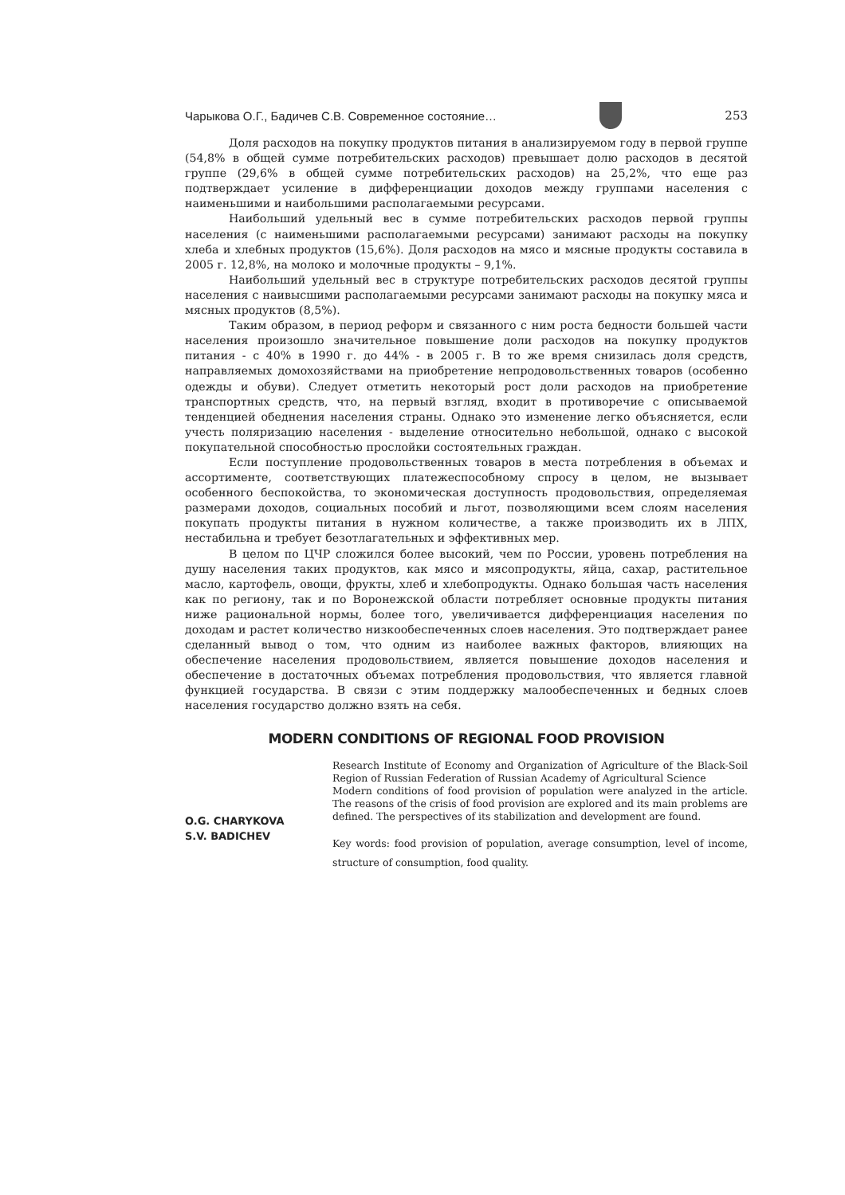Чарыкова О.Г., Бадичев С.В. Современное состояние…
253
Доля расходов на покупку продуктов питания в анализируемом году в первой группе (54,8% в общей сумме потребительских расходов) превышает долю расходов в десятой группе (29,6% в общей сумме потребительских расходов) на 25,2%, что еще раз подтверждает усиление в дифференциации доходов между группами населения с наименьшими и наибольшими располагаемыми ресурсами.
Наибольший удельный вес в сумме потребительских расходов первой группы населения (с наименьшими располагаемыми ресурсами) занимают расходы на покупку хлеба и хлебных продуктов (15,6%). Доля расходов на мясо и мясные продукты составила в 2005 г. 12,8%, на молоко и молочные продукты – 9,1%.
Наибольший удельный вес в структуре потребительских расходов десятой группы населения с наивысшими располагаемыми ресурсами занимают расходы на покупку мяса и мясных продуктов (8,5%).
Таким образом, в период реформ и связанного с ним роста бедности большей части населения произошло значительное повышение доли расходов на покупку продуктов питания - с 40% в 1990 г. до 44% - в 2005 г. В то же время снизилась доля средств, направляемых домохозяйствами на приобретение непродовольственных товаров (особенно одежды и обуви). Следует отметить некоторый рост доли расходов на приобретение транспортных средств, что, на первый взгляд, входит в противоречие с описываемой тенденцией обеднения населения страны. Однако это изменение легко объясняется, если учесть поляризацию населения - выделение относительно небольшой, однако с высокой покупательной способностью прослойки состоятельных граждан.
Если поступление продовольственных товаров в места потребления в объемах и ассортименте, соответствующих платежеспособному спросу в целом, не вызывает особенного беспокойства, то экономическая доступность продовольствия, определяемая размерами доходов, социальных пособий и льгот, позволяющими всем слоям населения покупать продукты питания в нужном количестве, а также производить их в ЛПХ, нестабильна и требует безотлагательных и эффективных мер.
В целом по ЦЧР сложился более высокий, чем по России, уровень потребления на душу населения таких продуктов, как мясо и мясопродукты, яйца, сахар, растительное масло, картофель, овощи, фрукты, хлеб и хлебопродукты. Однако большая часть населения как по региону, так и по Воронежской области потребляет основные продукты питания ниже рациональной нормы, более того, увеличивается дифференциация населения по доходам и растет количество низкообеспеченных слоев населения. Это подтверждает ранее сделанный вывод о том, что одним из наиболее важных факторов, влияющих на обеспечение населения продовольствием, является повышение доходов населения и обеспечение в достаточных объемах потребления продовольствия, что является главной функцией государства. В связи с этим поддержку малообеспеченных и бедных слоев населения государство должно взять на себя.
MODERN CONDITIONS OF REGIONAL FOOD PROVISION
O.G. CHARYKOVA
S.V. BADICHEV
Research Institute of Economy and Organization of Agriculture of the Black-Soil Region of Russian Federation of Russian Academy of Agricultural Science
Modern conditions of food provision of population were analyzed in the article. The reasons of the crisis of food provision are explored and its main problems are defined. The perspectives of its stabilization and development are found.
Key words: food provision of population, average consumption, level of income, structure of consumption, food quality.